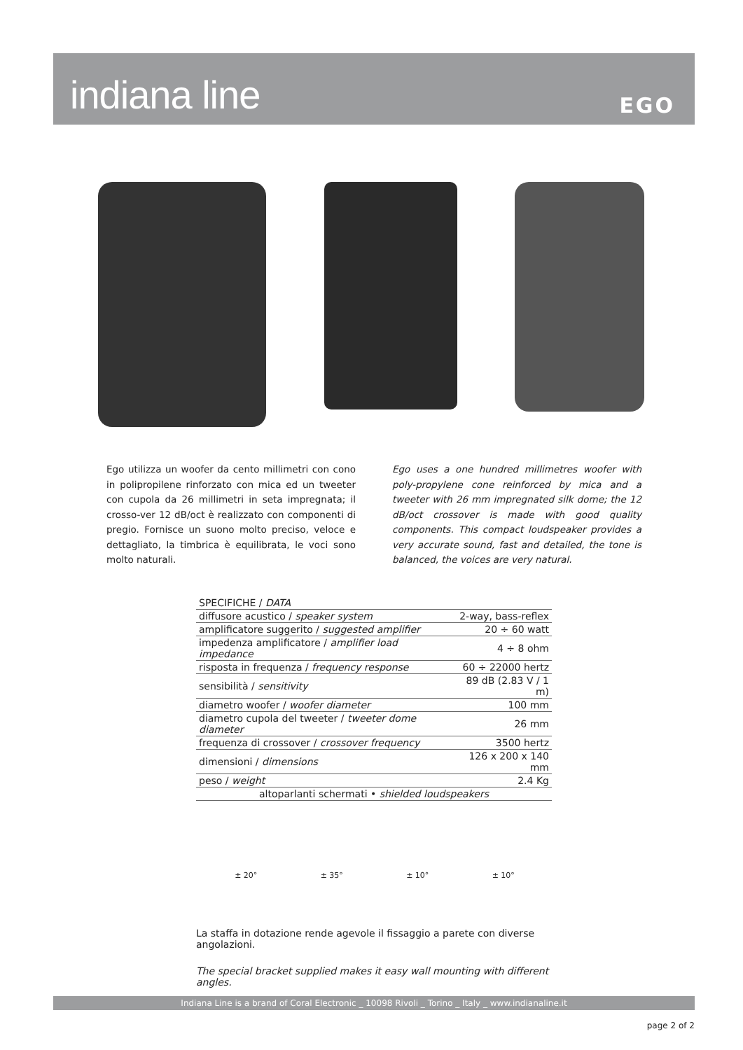indiana line EGO
Ego utilizza un woofer da cento millimetri con cono in polipropilene rinforzato con mica ed un tweeter con cupola da 26 millimetri in seta impregnata; il crosso-ver 12 dB/oct è realizzato con componenti di pregio. Fornisce un suono molto preciso, veloce e dettagliato, la timbrica è equilibrata, le voci sono molto naturali.
Ego uses a one hundred millimetres woofer with poly-propylene cone reinforced by mica and a tweeter with 26 mm impregnated silk dome; the 12 dB/oct crossover is made with good quality components. This compact loudspeaker provides a very accurate sound, fast and detailed, the tone is balanced, the voices are very natural.
| SPECIFICHE / DATA | |
| --- | --- |
| diffusore acustico / speaker system | 2-way, bass-reflex |
| amplificatore suggerito / suggested amplifier | 20 ÷ 60 watt |
| impedenza amplificatore / amplifier load impedance | 4 ÷ 8 ohm |
| risposta in frequenza / frequency response | 60 ÷ 22000 hertz |
| sensibilità / sensitivity | 89 dB (2.83 V / 1 m) |
| diametro woofer / woofer diameter | 100 mm |
| diametro cupola del tweeter / tweeter dome diameter | 26 mm |
| frequenza di crossover / crossover frequency | 3500 hertz |
| dimensioni / dimensions | 126 x 200 x 140 mm |
| peso / weight | 2.4 Kg |
| altoparlanti schermati • shielded loudspeakers | |
± 20° ± 35° ± 10° ± 10°
La staffa in dotazione rende agevole il fissaggio a parete con diverse angolazioni.
The special bracket supplied makes it easy wall mounting with different angles.
Indiana Line is a brand of Coral Electronic _ 10098 Rivoli _ Torino _ Italy _ www.indianaline.it
page 2 of 2